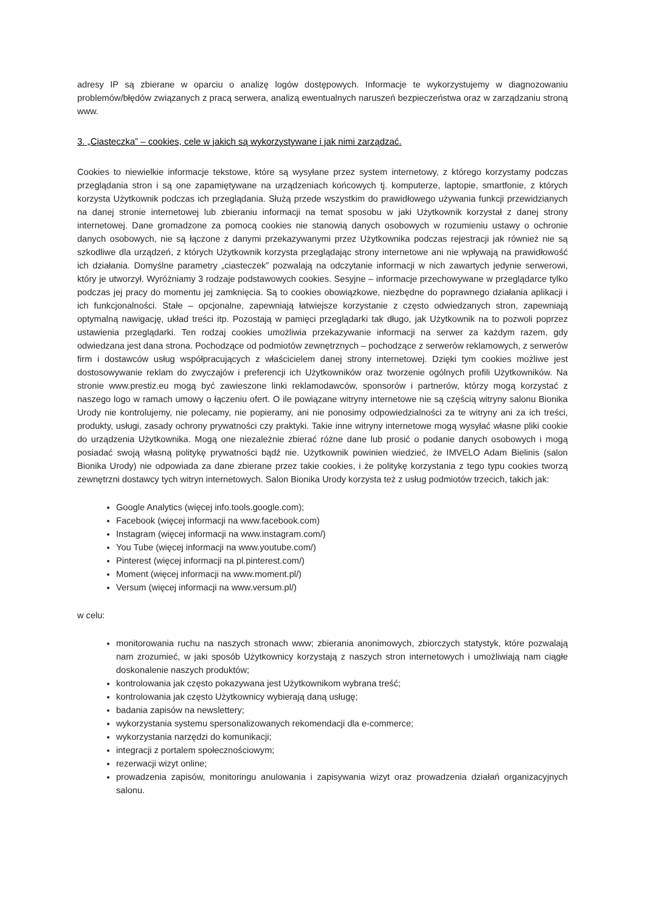adresy IP są zbierane w oparciu o analizę logów dostępowych. Informacje te wykorzystujemy w diagnozowaniu problemów/błędów związanych z pracą serwera, analizą ewentualnych naruszeń bezpieczeństwa oraz w zarządzaniu stroną www.
3. „Ciasteczka” – cookies, cele w jakich są wykorzystywane i jak nimi zarządzać.
Cookies to niewielkie informacje tekstowe, które są wysyłane przez system internetowy, z którego korzystamy podczas przeglądania stron i są one zapamiętywane na urządzeniach końcowych tj. komputerze, laptopie, smartfonie, z których korzysta Użytkownik podczas ich przeglądania. Służą przede wszystkim do prawidłowego używania funkcji przewidzianych na danej stronie internetowej lub zbieraniu informacji na temat sposobu w jaki Użytkownik korzystał z danej strony internetowej. Dane gromadzone za pomocą cookies nie stanowią danych osobowych w rozumieniu ustawy o ochronie danych osobowych, nie są łączone z danymi przekazywanymi przez Użytkownika podczas rejestracji jak również nie są szkodliwe dla urządzeń, z których Użytkownik korzysta przeglądając strony internetowe ani nie wpływają na prawidłowość ich działania. Domyślne parametry „ciasteczek” pozwalają na odczytanie informacji w nich zawartych jedynie serwerowi, który je utworzył. Wyróżniamy 3 rodzaje podstawowych cookies. Sesyjne – informacje przechowywane w przeglądarce tylko podczas jej pracy do momentu jej zamknięcia. Są to cookies obowiązkowe, niezbędne do poprawnego działania aplikacji i ich funkcjonalności. Stałe – opcjonalne, zapewniają łatwiejsze korzystanie z często odwiedzanych stron, zapewniają optymalną nawigację, układ treści itp. Pozostają w pamięci przeglądarki tak długo, jak Użytkownik na to pozwoli poprzez ustawienia przeglądarki. Ten rodzaj cookies umożliwia przekazywanie informacji na serwer za każdym razem, gdy odwiedzana jest dana strona. Pochodzące od podmiotów zewnętrznych – pochodzące z serwerów reklamowych, z serwerów firm i dostawców usług współpracujących z właścicielem danej strony internetowej. Dzięki tym cookies możliwe jest dostosowywanie reklam do zwyczajów i preferencji ich Użytkowników oraz tworzenie ogólnych profili Użytkowników. Na stronie www.prestiz.eu mogą być zawieszone linki reklamodawców, sponsorów i partnerów, którzy mogą korzystać z naszego logo w ramach umowy o łączeniu ofert. O ile powiązane witryny internetowe nie są częścią witryny salonu Bionika Urody nie kontrolujemy, nie polecamy, nie popieramy, ani nie ponosimy odpowiedzialności za te witryny ani za ich treści, produkty, usługi, zasady ochrony prywatności czy praktyki. Takie inne witryny internetowe mogą wysyłać własne pliki cookie do urządzenia Użytkownika. Mogą one niezależnie zbierać różne dane lub prosić o podanie danych osobowych i mogą posiadać swoją własną politykę prywatności bądź nie. Użytkownik powinien wiedzieć, że IMVELO Adam Bielinis (salon Bionika Urody) nie odpowiada za dane zbierane przez takie cookies, i że politykę korzystania z tego typu cookies tworzą zewnętrzni dostawcy tych witryn internetowych. Salon Bionika Urody korzysta też z usług podmiotów trzecich, takich jak:
Google Analytics (więcej info.tools.google.com);
Facebook (więcej informacji na www.facebook.com)
Instagram (więcej informacji na www.instagram.com/)
You Tube (więcej informacji na www.youtube.com/)
Pinterest (więcej informacji na pl.pinterest.com/)
Moment (więcej informacji na www.moment.pl/)
Versum (więcej informacji na www.versum.pl/)
w celu:
monitorowania ruchu na naszych stronach www; zbierania anonimowych, zbiorczych statystyk, które pozwalają nam zrozumieć, w jaki sposób Użytkownicy korzystają z naszych stron internetowych i umożliwiają nam ciągłe doskonalenie naszych produktów;
kontrolowania jak często pokazywana jest Użytkownikom wybrana treść;
kontrolowania jak często Użytkownicy wybierają daną usługę;
badania zapisów na newslettery;
wykorzystania systemu spersonalizowanych rekomendacji dla e-commerce;
wykorzystania narzędzi do komunikacji;
integracji z portalem społecznościowym;
rezerwacji wizyt online;
prowadzenia zapisów, monitoringu anulowania i zapisywania wizyt oraz prowadzenia działań organizacyjnych salonu.